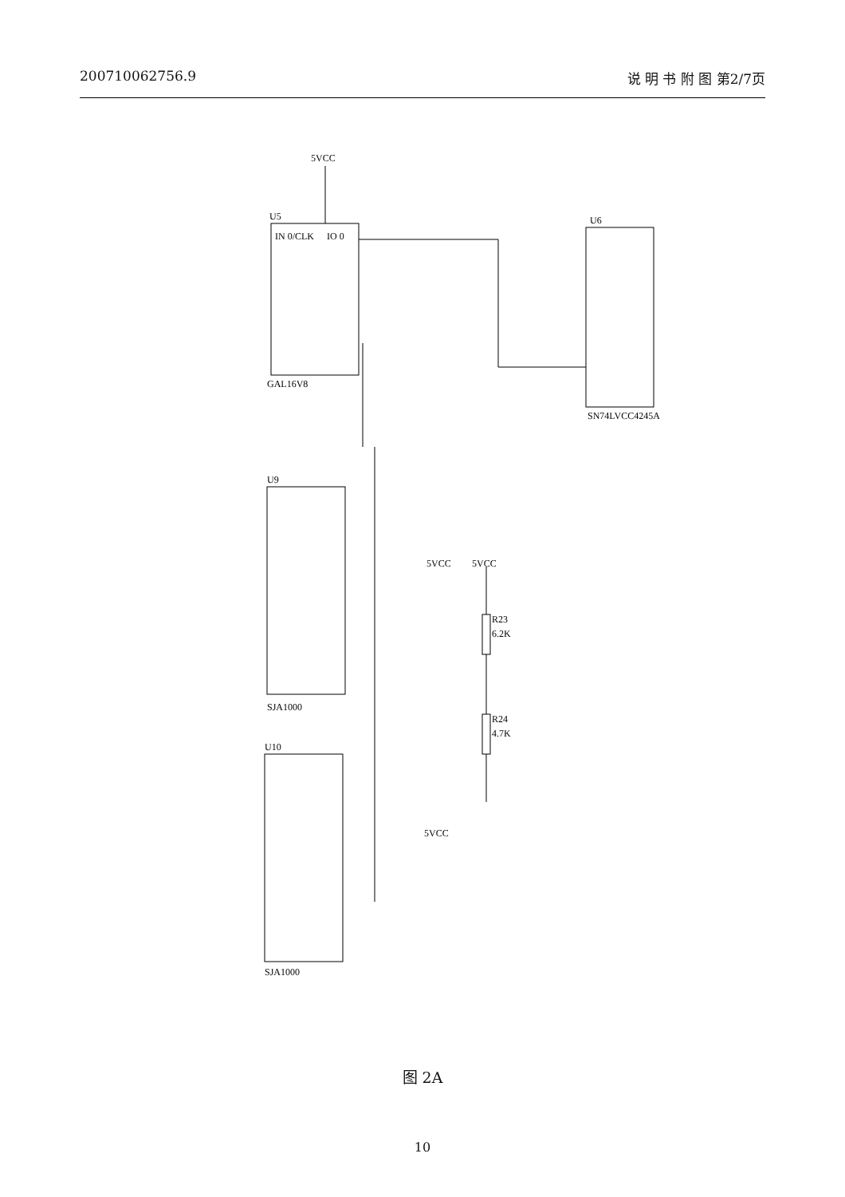200710062756.9 说 明 书 附 图 第2/7页
5VCC
U5
IN 0/CLK
IO 0
GAL16V8
U6
SN74LVCC4245A
U9
SJA1000
U10
SJA1000
R23
6.2K
R24
4.7K
5VCC
5VCC
5VCC
图 2A
10